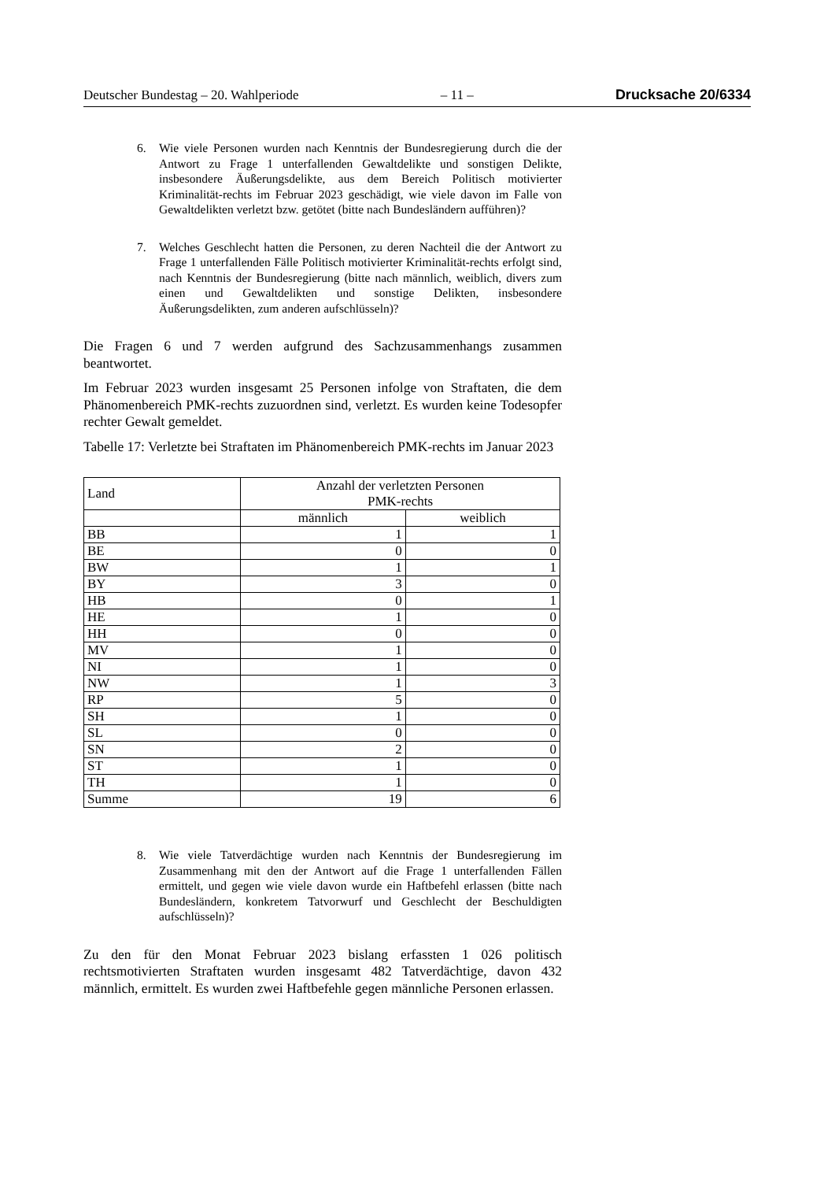Deutscher Bundestag – 20. Wahlperiode – 11 – Drucksache 20/6334
6. Wie viele Personen wurden nach Kenntnis der Bundesregierung durch die der Antwort zu Frage 1 unterfallenden Gewaltdelikte und sonstigen Delikte, insbesondere Äußerungsdelikte, aus dem Bereich Politisch motivierter Kriminalität-rechts im Februar 2023 geschädigt, wie viele davon im Falle von Gewaltdelikten verletzt bzw. getötet (bitte nach Bundesländern aufführen)?
7. Welches Geschlecht hatten die Personen, zu deren Nachteil die der Antwort zu Frage 1 unterfallenden Fälle Politisch motivierter Kriminalität-rechts erfolgt sind, nach Kenntnis der Bundesregierung (bitte nach männlich, weiblich, divers zum einen und Gewaltdelikten und sonstige Delikten, insbesondere Äußerungsdelikten, zum anderen aufschlüsseln)?
Die Fragen 6 und 7 werden aufgrund des Sachzusammenhangs zusammen beantwortet.
Im Februar 2023 wurden insgesamt 25 Personen infolge von Straftaten, die dem Phänomenbereich PMK-rechts zuzuordnen sind, verletzt. Es wurden keine Todesopfer rechter Gewalt gemeldet.
Tabelle 17: Verletzte bei Straftaten im Phänomenbereich PMK-rechts im Januar 2023
| Land | Anzahl der verletzten Personen PMK-rechts | |
| --- | --- | --- |
| | männlich | weiblich |
| BB | 1 | 1 |
| BE | 0 | 0 |
| BW | 1 | 1 |
| BY | 3 | 0 |
| HB | 0 | 1 |
| HE | 1 | 0 |
| HH | 0 | 0 |
| MV | 1 | 0 |
| NI | 1 | 0 |
| NW | 1 | 3 |
| RP | 5 | 0 |
| SH | 1 | 0 |
| SL | 0 | 0 |
| SN | 2 | 0 |
| ST | 1 | 0 |
| TH | 1 | 0 |
| Summe | 19 | 6 |
8. Wie viele Tatverdächtige wurden nach Kenntnis der Bundesregierung im Zusammenhang mit den der Antwort auf die Frage 1 unterfallenden Fällen ermittelt, und gegen wie viele davon wurde ein Haftbefehl erlassen (bitte nach Bundesländern, konkretem Tatvorwurf und Geschlecht der Beschuldigten aufschlüsseln)?
Zu den für den Monat Februar 2023 bislang erfassten 1 026 politisch rechtsmotivierten Straftaten wurden insgesamt 482 Tatverdächtige, davon 432 männlich, ermittelt. Es wurden zwei Haftbefehle gegen männliche Personen erlassen.